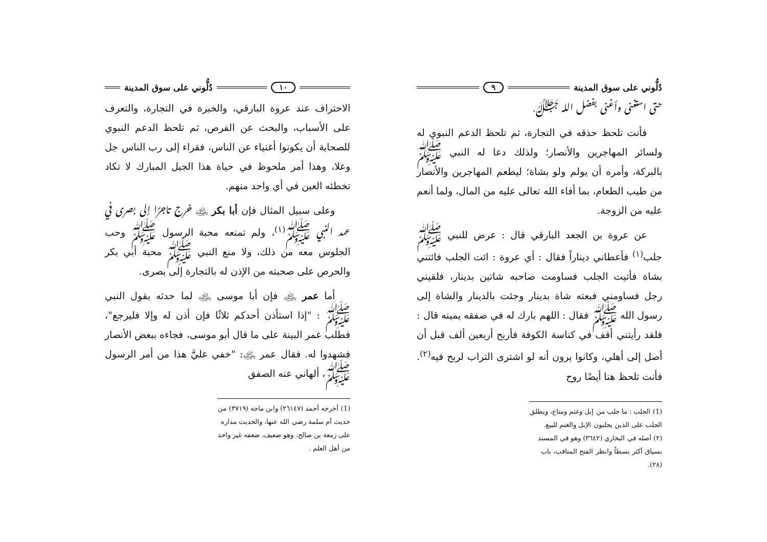دُلُّوني على سوق المدينة ٩
حتى استغنى وأغنى بفضل الله ﷻ.
فأنت تلحظ حذقه في التجارة، ثم تلحظ الدعم النبوي له ولسائر المهاجرين والأنصار؛ ولذلك دعا له النبي ﷺ بالبركة، وأمره أن يولم ولو بشاة؛ ليطعم المهاجرين والأنصار من طيب الطعام، بما أفاء الله تعالى عليه من المال، ولما أنعم عليه من الزوجة.
عن عروة بن الجعد البارقي قال : عرض للنبي ﷺ جلب<sup>(١)</sup> فأعطاني ديناراً فقال : أي عروة : ائت الجلب فائتني بشاة فأتيت الجلب فساومت صاحبه شاتين بدينار، فلقيني رجل فساومني فبعته شاة بدينار وجئت بالدينار والشاة إلى رسول الله ﷺ فقال : اللهم بارك له في صفقه يمينه قال : فلقد رأيتني أقف في كناسة الكوفة فأربح أربعين ألف قبل أن أصل إلى أهلي، وكانوا يرون أنه لو اشترى التراب لربح فيه<sup>(٢)</sup>. فأنت تلحظ هنا أيضًا روح
(1) الجلب : ما جلب من إبل وغنم ومتاع، ويطلق الجلب على الذين يجلبون الإبل والغنم للبيع.
(٢) أصله في البخاري (٣٦٤٢) وهو في المسند بسياق أكثر بسطاً وانظر الفتح المناقب، باب (٢٨).
١٠ دُلُّوني على سوق المدينة
الاحتراف عند عروة البارقي، والخبرة في التجارة، والتعرف على الأسباب، والبحث عن الفرص، ثم تلحظ الدعم النبوي للصحابة أن يكونوا أغنياء عن الناس، فقراء إلى رب الناس جل وعلا، وهذا أمر ملحوظ في حياة هذا الجيل المبارك لا تكاد تخطئه العين في أي واحد منهم.
وعلى سبيل المثال فإن أبا بكر ﵁ خرج تاجرًا إلى بصرى في عهد النبي ﷺ<sup>(١)</sup>، ولم تمنعه محبة الرسول ﷺ وحب الجلوس معه من ذلك، ولا منع النبي ﷺ محبة أبي بكر والحرص على صحبته من الإذن له بالتجارة إلى بصرى.
أما عمر ﵁ فإن أبا موسى ﵁ لما حدثه بقول النبي ﷺ : "إذا استأذن أحدكم ثلاثًا فإن أذن له وإلا فليرجع"، فطلب عمر البينة على ما قال أبو موسى، فجاءه ببعض الأنصار فشهدوا له. فقال عمر ﵁: "خفي عليَّ هذا من أمر الرسول ﷺ، ألهاني عنه الصفق
(1) أخرجه أحمد (٢٦١٤٧) وابن ماجه (٣٧١٩) من حديث أم سلمة رضي الله عنها، والحديث مداره على زمعة بن صالح، وهو ضعيف، ضعفه غير واحد من أهل العلم .